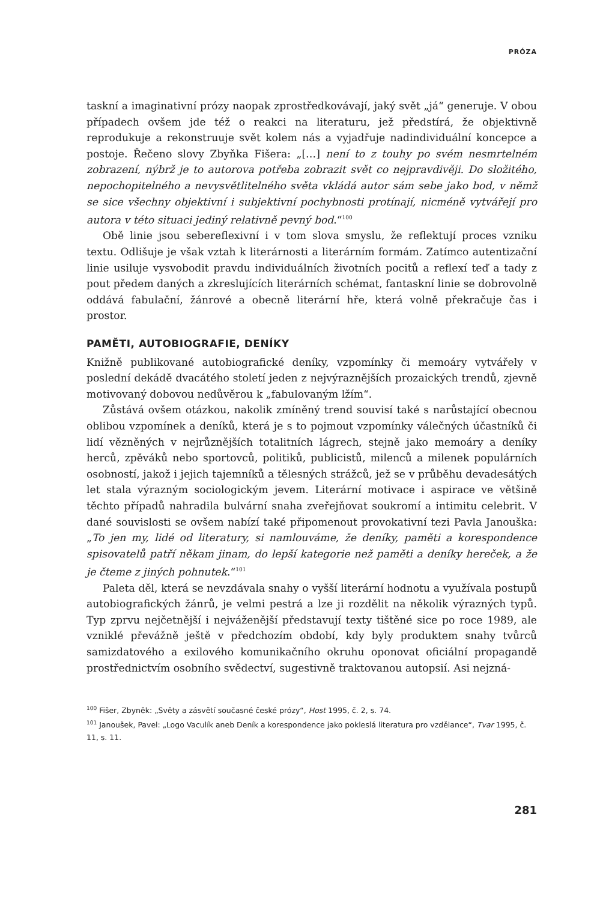PRÓZA
taskní a imaginativní prózy naopak zprostředkovávají, jaký svět „já“ generuje. V obou případech ovšem jde též o reakci na literaturu, jež předstírá, že objektivně reprodukuje a rekonstruuje svět kolem nás a vyjadřuje nadindividuální koncepce a postoje. Řečeno slovy Zbyňka Fišera: „[…] není to z touhy po svém nesmrtelném zobrazení, nýbrž je to autorova potřeba zobrazit svět co nejpravdivěji. Do složitého, nepochopitelného a nevysvětlitelného světa vkládá autor sám sebe jako bod, v němž se sice všechny objektivní i subjektivní pochybnosti protínají, nicméně vytvářejí pro autora v této situaci jediný relativně pevný bod.“<sup>100</sup>
Obě linie jsou sebereflexivní i v tom slova smyslu, že reflektují proces vzniku textu. Odlišuje je však vztah k literárnosti a literárním formám. Zatímco autentizační linie usiluje vysvobodit pravdu individuálních životních pocitů a reflexí teď a tady z pout předem daných a zkreslujících literárních schémat, fantaskní linie se dobrovolně oddává fabulační, žánrové a obecně literární hře, která volně překračuje čas i prostor.
PAMĚTI, AUTOBIOGRAFIE, DENÍKY
Knižně publikované autobiografické deníky, vzpomínky či memoáry vytvářely v poslední dekádě dvacátého století jeden z nejvýraznějších prozaických trendů, zjevně motivovaný dobovou nedůvěrou k „fabulovaným lžím“.
Zůstává ovšem otázkou, nakolik zmíněný trend souvisí také s narůstající obecnou oblibou vzpomínek a deníků, která je s to pojmout vzpomínky válečných účastníků či lidí vězněných v nejrůznějších totalitních lágrech, stejně jako memoáry a deníky herců, zpěváků nebo sportovců, politiků, publicistů, milenců a milenek populárních osobností, jakož i jejich tajemníků a tělesných strážců, jež se v průběhu devadesátých let stala výrazným sociologickým jevem. Literární motivace i aspirace ve většině těchto případů nahradila bulvární snaha zveřejňovat soukromí a intimitu celebrit. V dané souvislosti se ovšem nabízí také připomenout provokativní tezi Pavla Janouška: „To jen my, lidé od literatury, si namlouváme, že deníky, paměti a korespondence spisovatelů patří někam jinam, do lepší kategorie než paměti a deníky hereček, a že je čteme z jiných pohnutek.“<sup>101</sup>
Paleta děl, která se nevzdávala snahy o vyšší literární hodnotu a využívala postupů autobiografických žánrů, je velmi pestrá a lze ji rozdělit na několik výrazných typů. Typ zprvu nejčetnější i nejváženější představují texty tištěné sice po roce 1989, ale vzniklé převážně ještě v předchozím období, kdy byly produktem snahy tvůrců samizdatového a exilového komunikačního okruhu oponovat oficiální propagandě prostřednictvím osobního svědectví, sugestivně traktovanou autopsií. Asi nejzná-
<sup>100</sup> Fišer, Zbyněk: „Světy a zásvětí současné české prózy“, Host 1995, č. 2, s. 74.
<sup>101</sup> Janoušek, Pavel: „Logo Vaculík aneb Deník a korespondence jako pokleslá literatura pro vzdělance“, Tvar 1995, č. 11, s. 11.
281